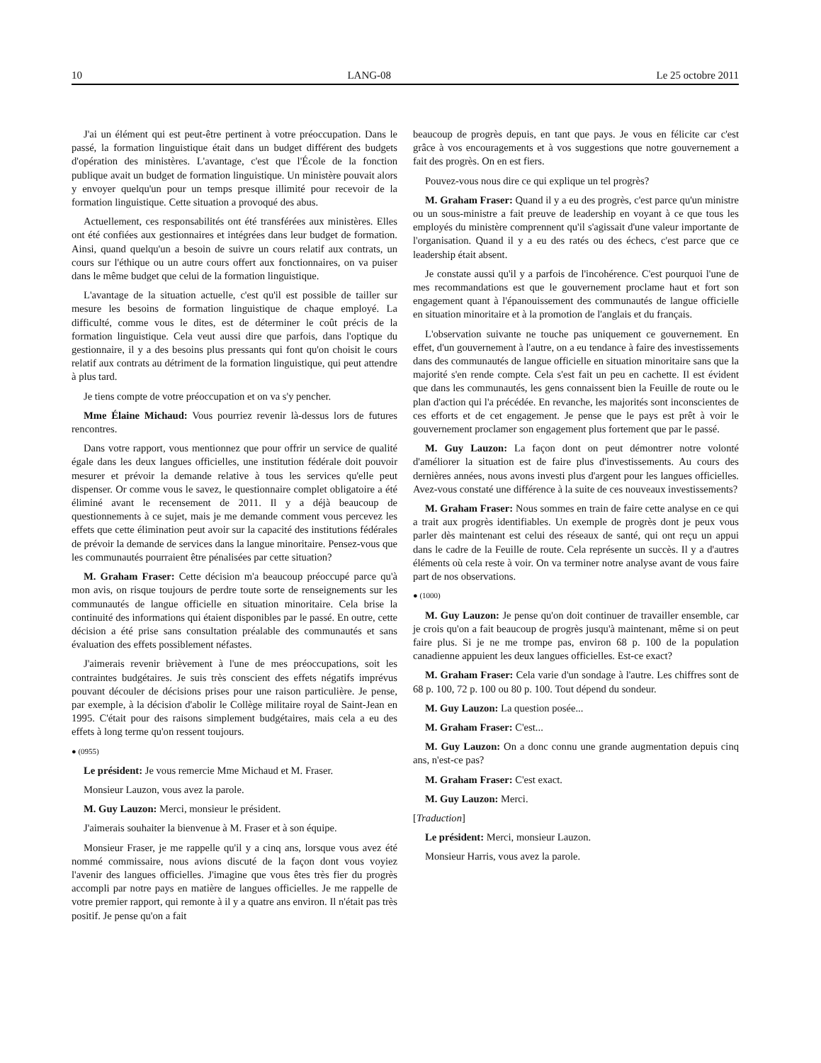10 LANG-08 Le 25 octobre 2011
J'ai un élément qui est peut-être pertinent à votre préoccupation. Dans le passé, la formation linguistique était dans un budget différent des budgets d'opération des ministères. L'avantage, c'est que l'École de la fonction publique avait un budget de formation linguistique. Un ministère pouvait alors y envoyer quelqu'un pour un temps presque illimité pour recevoir de la formation linguistique. Cette situation a provoqué des abus.
Actuellement, ces responsabilités ont été transférées aux ministères. Elles ont été confiées aux gestionnaires et intégrées dans leur budget de formation. Ainsi, quand quelqu'un a besoin de suivre un cours relatif aux contrats, un cours sur l'éthique ou un autre cours offert aux fonctionnaires, on va puiser dans le même budget que celui de la formation linguistique.
L'avantage de la situation actuelle, c'est qu'il est possible de tailler sur mesure les besoins de formation linguistique de chaque employé. La difficulté, comme vous le dites, est de déterminer le coût précis de la formation linguistique. Cela veut aussi dire que parfois, dans l'optique du gestionnaire, il y a des besoins plus pressants qui font qu'on choisit le cours relatif aux contrats au détriment de la formation linguistique, qui peut attendre à plus tard.
Je tiens compte de votre préoccupation et on va s'y pencher.
Mme Élaine Michaud: Vous pourriez revenir là-dessus lors de futures rencontres.
Dans votre rapport, vous mentionnez que pour offrir un service de qualité égale dans les deux langues officielles, une institution fédérale doit pouvoir mesurer et prévoir la demande relative à tous les services qu'elle peut dispenser. Or comme vous le savez, le questionnaire complet obligatoire a été éliminé avant le recensement de 2011. Il y a déjà beaucoup de questionnements à ce sujet, mais je me demande comment vous percevez les effets que cette élimination peut avoir sur la capacité des institutions fédérales de prévoir la demande de services dans la langue minoritaire. Pensez-vous que les communautés pourraient être pénalisées par cette situation?
M. Graham Fraser: Cette décision m'a beaucoup préoccupé parce qu'à mon avis, on risque toujours de perdre toute sorte de renseignements sur les communautés de langue officielle en situation minoritaire. Cela brise la continuité des informations qui étaient disponibles par le passé. En outre, cette décision a été prise sans consultation préalable des communautés et sans évaluation des effets possiblement néfastes.
J'aimerais revenir brièvement à l'une de mes préoccupations, soit les contraintes budgétaires. Je suis très conscient des effets négatifs imprévus pouvant découler de décisions prises pour une raison particulière. Je pense, par exemple, à la décision d'abolir le Collège militaire royal de Saint-Jean en 1995. C'était pour des raisons simplement budgétaires, mais cela a eu des effets à long terme qu'on ressent toujours.
● (0955)
Le président: Je vous remercie Mme Michaud et M. Fraser.
Monsieur Lauzon, vous avez la parole.
M. Guy Lauzon: Merci, monsieur le président.
J'aimerais souhaiter la bienvenue à M. Fraser et à son équipe.
Monsieur Fraser, je me rappelle qu'il y a cinq ans, lorsque vous avez été nommé commissaire, nous avions discuté de la façon dont vous voyiez l'avenir des langues officielles. J'imagine que vous êtes très fier du progrès accompli par notre pays en matière de langues officielles. Je me rappelle de votre premier rapport, qui remonte à il y a quatre ans environ. Il n'était pas très positif. Je pense qu'on a fait
beaucoup de progrès depuis, en tant que pays. Je vous en félicite car c'est grâce à vos encouragements et à vos suggestions que notre gouvernement a fait des progrès. On en est fiers.
Pouvez-vous nous dire ce qui explique un tel progrès?
M. Graham Fraser: Quand il y a eu des progrès, c'est parce qu'un ministre ou un sous-ministre a fait preuve de leadership en voyant à ce que tous les employés du ministère comprennent qu'il s'agissait d'une valeur importante de l'organisation. Quand il y a eu des ratés ou des échecs, c'est parce que ce leadership était absent.
Je constate aussi qu'il y a parfois de l'incohérence. C'est pourquoi l'une de mes recommandations est que le gouvernement proclame haut et fort son engagement quant à l'épanouissement des communautés de langue officielle en situation minoritaire et à la promotion de l'anglais et du français.
L'observation suivante ne touche pas uniquement ce gouvernement. En effet, d'un gouvernement à l'autre, on a eu tendance à faire des investissements dans des communautés de langue officielle en situation minoritaire sans que la majorité s'en rende compte. Cela s'est fait un peu en cachette. Il est évident que dans les communautés, les gens connaissent bien la Feuille de route ou le plan d'action qui l'a précédée. En revanche, les majorités sont inconscientes de ces efforts et de cet engagement. Je pense que le pays est prêt à voir le gouvernement proclamer son engagement plus fortement que par le passé.
M. Guy Lauzon: La façon dont on peut démontrer notre volonté d'améliorer la situation est de faire plus d'investissements. Au cours des dernières années, nous avons investi plus d'argent pour les langues officielles. Avez-vous constaté une différence à la suite de ces nouveaux investissements?
M. Graham Fraser: Nous sommes en train de faire cette analyse en ce qui a trait aux progrès identifiables. Un exemple de progrès dont je peux vous parler dès maintenant est celui des réseaux de santé, qui ont reçu un appui dans le cadre de la Feuille de route. Cela représente un succès. Il y a d'autres éléments où cela reste à voir. On va terminer notre analyse avant de vous faire part de nos observations.
● (1000)
M. Guy Lauzon: Je pense qu'on doit continuer de travailler ensemble, car je crois qu'on a fait beaucoup de progrès jusqu'à maintenant, même si on peut faire plus. Si je ne me trompe pas, environ 68 p. 100 de la population canadienne appuient les deux langues officielles. Est-ce exact?
M. Graham Fraser: Cela varie d'un sondage à l'autre. Les chiffres sont de 68 p. 100, 72 p. 100 ou 80 p. 100. Tout dépend du sondeur.
M. Guy Lauzon: La question posée...
M. Graham Fraser: C'est...
M. Guy Lauzon: On a donc connu une grande augmentation depuis cinq ans, n'est-ce pas?
M. Graham Fraser: C'est exact.
M. Guy Lauzon: Merci.
[Traduction]
Le président: Merci, monsieur Lauzon.
Monsieur Harris, vous avez la parole.